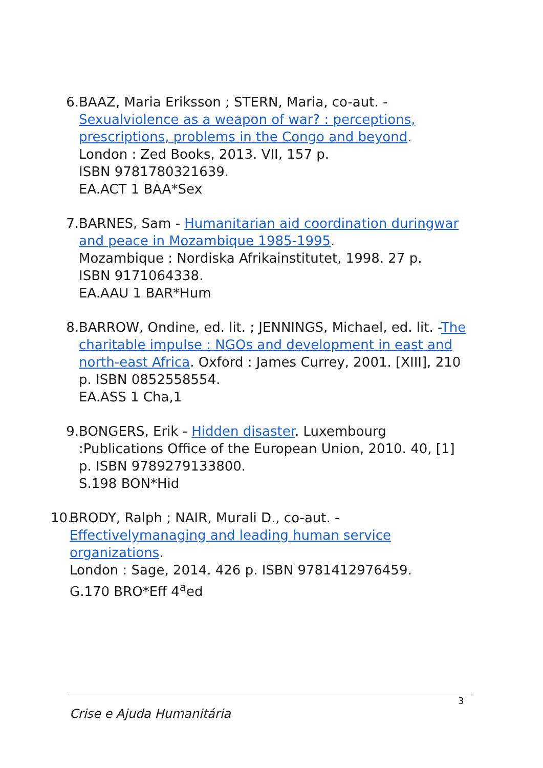6. BAAZ, Maria Eriksson ; STERN, Maria, co-aut. - Sexual violence as a weapon of war? : perceptions, prescriptions, problems in the Congo and beyond.
London : Zed Books, 2013. VII, 157 p.
ISBN 9781780321639.
EA.ACT 1 BAA*Sex
7. BARNES, Sam - Humanitarian aid coordination during war and peace in Mozambique 1985-1995.
Mozambique : Nordiska Afrikainstitutet, 1998. 27 p.
ISBN 9171064338.
EA.AAU 1 BAR*Hum
8. BARROW, Ondine, ed. lit. ; JENNINGS, Michael, ed. lit. -The charitable impulse : NGOs and development in east and north-east Africa. Oxford : James Currey, 2001. [XIII], 210 p. ISBN 0852558554.
EA.ASS 1 Cha,1
9. BONGERS, Erik - Hidden disaster. Luxembourg :Publications Office of the European Union, 2010. 40, [1] p. ISBN 9789279133800.
S.198 BON*Hid
10.
BRODY, Ralph ; NAIR, Murali D., co-aut. - Effectively managing and leading human service organizations.
London : Sage, 2014. 426 p. ISBN 9781412976459.
G.170 BRO*Eff 4<sup>a</sup>ed
3
Crise e Ajuda Humanitária